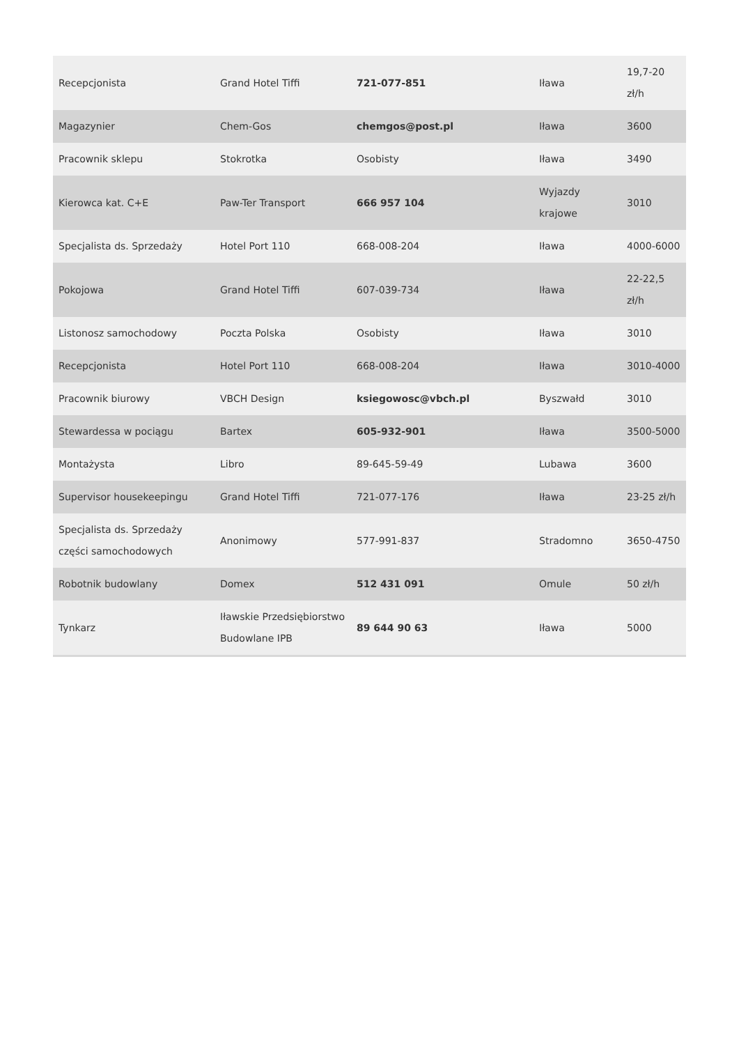| Recepcjonista | Grand Hotel Tiffi | 721-077-851 | Iława | 19,7-20 zł/h |
| Magazynier | Chem-Gos | chemgos@post.pl | Iława | 3600 |
| Pracownik sklepu | Stokrotka | Osobisty | Iława | 3490 |
| Kierowca kat. C+E | Paw-Ter Transport | 666 957 104 | Wyjazdy krajowe | 3010 |
| Specjalista ds. Sprzedaży | Hotel Port 110 | 668-008-204 | Iława | 4000-6000 |
| Pokojowa | Grand Hotel Tiffi | 607-039-734 | Iława | 22-22,5 zł/h |
| Listonosz samochodowy | Poczta Polska | Osobisty | Iława | 3010 |
| Recepcjonista | Hotel Port 110 | 668-008-204 | Iława | 3010-4000 |
| Pracownik biurowy | VBCH Design | ksiegowosc@vbch.pl | Byszwałd | 3010 |
| Stewardessa w pociągu | Bartex | 605-932-901 | Iława | 3500-5000 |
| Montażysta | Libro | 89-645-59-49 | Lubawa | 3600 |
| Supervisor housekeepingu | Grand Hotel Tiffi | 721-077-176 | Iława | 23-25 zł/h |
| Specjalista ds. Sprzedaży części samochodowych | Anonimowy | 577-991-837 | Stradomno | 3650-4750 |
| Robotnik budowlany | Domex | 512 431 091 | Omule | 50 zł/h |
| Tynkarz | Iławskie Przedsiębiorstwo Budowlane IPB | 89 644 90 63 | Iława | 5000 |